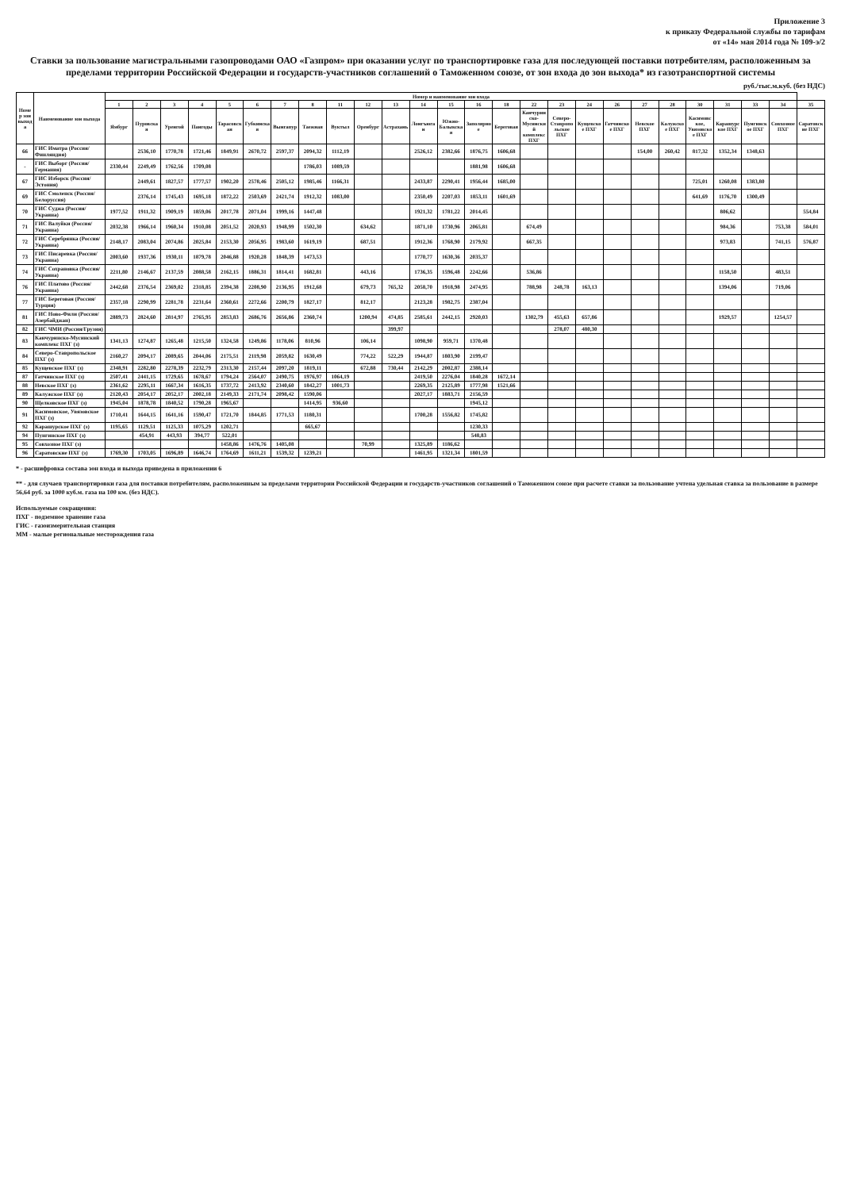Приложение 3
к приказу Федеральной службы по тарифам
от «14» мая 2014 года № 109-э/2
Ставки за пользование магистральными газопроводами ОАО «Газпром» при оказании услуг по транспортировке газа для последующей поставки потребителям, расположенным за пределами территории Российской Федерации и государств-участников соглашений о Таможенном союзе, от зон входа до зон выхода* из газотранспортной системы
руб./тыс.м.куб. (без НДС)
| Номер зон выхода | Наименование зон выхода | Номер и наименование зон входа | | | | | | | | | | | | | | | | | | | | | | | | | |
| --- | --- | --- | --- | --- | --- | --- | --- | --- | --- | --- | --- | --- | --- | --- | --- | --- | --- | --- | --- | --- | --- | --- | --- | --- | --- | --- | --- |
| | | 1 | 2 | 3 | 4 | 5 | 6 | 7 | 8 | 11 | 12 | 13 | 14 | 15 | 16 | 18 | 22 | 23 | 24 | 26 | 27 | 28 | 30 | 31 | 33 | 34 | 35 |
| | | Ямбург | Пуровская | Уренгой | Пангоды | Тарасовская | Губкинская | Вынгапур | Таежная | Вуктыл | Оренбург | Астрахань | Лонгъюган | Южно-Балыкская | Заполярное | Береговая | Канчуринско-Мусинский комплекс ПХГ | Северо-Ставропольское ПХГ | Кущевское ПХГ | Гатчинское ПХГ | Невское ПХГ | Калужское ПХГ | Касимовское, Увязовское ПХГ | Карашурское ПХГ | Пунгинское ПХГ | Совхозное ПХГ | Саратовские ПХГ |
| 66 | ГИС Иматра (Россия/Финляндия) | | 2536,10 | 1770,78 | 1721,46 | 1849,91 | 2670,72 | 2597,37 | 2094,32 | 1112,19 | | | 2526,12 | 2382,66 | 1876,75 | 1606,68 | | | | | 154,00 | 260,42 | 817,32 | 1352,34 | 1348,63 | | |
| - | ГИС Выборг (Россия/Германия) | 2330,44 | 2249,49 | 1762,56 | 1709,08 | | | | 1786,03 | 1089,59 | | | | | 1881,98 | 1606,68 | | | | | | | | | | | |
| 67 | ГИС Изборск (Россия/Эстония) | | 2449,61 | 1827,57 | 1777,57 | 1902,20 | 2578,46 | 2505,12 | 1985,46 | 1166,31 | | | 2433,87 | 2290,41 | 1956,44 | 1685,00 | | | | | | | 725,01 | 1260,08 | 1383,80 | | |
| 69 | ГИС Смоленск (Россия/Белоруссия) | | 2376,14 | 1745,43 | 1695,18 | 1872,22 | 2503,69 | 2421,74 | 1912,32 | 1083,00 | | | 2350,49 | 2207,03 | 1853,11 | 1601,69 | | | | | | | 641,69 | 1176,70 | 1300,49 | | |
| 70 | ГИС Суджа (Россия/Украина) | 1977,52 | 1911,32 | 1909,19 | 1859,06 | 2017,78 | 2071,04 | 1999,16 | 1447,48 | | | | 1921,32 | 1781,22 | 2014,45 | | | | | | | | | 806,62 | | | 554,84 |
| 71 | ГИС Валуйки (Россия/Украина) | 2032,38 | 1966,14 | 1960,34 | 1910,08 | 2051,52 | 2020,93 | 1948,99 | 1502,30 | | 634,62 | | 1871,10 | 1730,96 | 2065,81 | | 674,49 | | | | | | | 984,36 | | 753,38 | 584,01 |
| 72 | ГИС Серебрянка (Россия/Украина) | 2148,17 | 2083,04 | 2074,86 | 2025,84 | 2153,30 | 2056,95 | 1983,60 | 1619,19 | | 687,51 | | 1912,36 | 1768,90 | 2179,92 | | 667,35 | | | | | | | 973,83 | | 741,15 | 576,87 |
| 73 | ГИС Писаревка (Россия/Украина) | 2003,60 | 1937,36 | 1930,11 | 1879,78 | 2046,88 | 1920,28 | 1848,39 | 1473,53 | | | | 1770,77 | 1630,36 | 2035,37 | | | | | | | | | | | | |
| 74 | ГИС Сохрановка (Россия/Украина) | 2211,80 | 2146,67 | 2137,59 | 2088,58 | 2162,15 | 1886,31 | 1814,41 | 1682,81 | | 443,16 | | 1736,35 | 1596,48 | 2242,66 | | 536,86 | | | | | | | 1158,50 | | 483,51 | |
| 76 | ГИС Платово (Россия/Украина) | 2442,68 | 2376,54 | 2369,02 | 2318,85 | 2394,38 | 2208,90 | 2136,95 | 1912,68 | | 679,73 | 765,32 | 2058,70 | 1918,98 | 2474,95 | | 788,98 | 248,78 | 163,13 | | | | | 1394,06 | | 719,06 | |
| 77 | ГИС Береговая (Россия/Турция) | 2357,18 | 2290,99 | 2281,78 | 2231,64 | 2360,61 | 2272,66 | 2200,79 | 1827,17 | | 812,17 | | 2123,28 | 1982,75 | 2387,04 | | | | | | | | | | | | |
| 81 | ГИС Ново-Фили (Россия/Азербайджан) | 2889,73 | 2824,60 | 2814,97 | 2765,95 | 2853,83 | 2686,76 | 2656,86 | 2360,74 | | 1200,94 | 474,85 | 2585,61 | 2442,15 | 2920,03 | | 1302,79 | 455,63 | 657,86 | | | | | 1929,57 | | 1254,57 | |
| 82 | ГИС ЧМИ (Россия/Грузия) | | | | | | | | | | | 399,97 | | | | | | 278,07 | 480,30 | | | | | | | | |
| 83 | Канчуринско-Мусинский комплекс ПХГ (з) | 1341,13 | 1274,87 | 1265,48 | 1215,50 | 1324,58 | 1249,86 | 1178,06 | 810,96 | | 106,14 | | 1098,90 | 959,71 | 1370,48 | | | | | | | | | | | | |
| 84 | Северо-Ставропольское ПХГ (з) | 2160,27 | 2094,17 | 2089,65 | 2044,06 | 2175,51 | 2119,98 | 2059,82 | 1630,49 | | 774,22 | 522,29 | 1944,87 | 1803,90 | 2199,47 | | | | | | | | | | | | |
| 85 | Кущевское ПХГ (з) | 2348,91 | 2282,80 | 2278,39 | 2232,79 | 2313,30 | 2157,44 | 2097,20 | 1819,11 | | 672,88 | 730,44 | 2142,29 | 2002,87 | 2388,14 | | | | | | | | | | | | |
| 87 | Гатчинское ПХГ (з) | 2507,41 | 2441,15 | 1729,65 | 1678,67 | 1794,24 | 2564,07 | 2490,75 | 1976,97 | 1064,19 | | | 2419,50 | 2276,04 | 1840,28 | 1672,14 | | | | | | | | | | | |
| 88 | Невское ПХГ (з) | 2361,62 | 2295,11 | 1667,34 | 1616,35 | 1737,72 | 2413,92 | 2340,60 | 1842,27 | 1001,73 | | | 2269,35 | 2125,89 | 1777,98 | 1521,66 | | | | | | | | | | | |
| 89 | Калужское ПХГ (з) | 2120,43 | 2054,17 | 2052,17 | 2002,18 | 2149,33 | 2171,74 | 2098,42 | 1590,06 | | | | 2027,17 | 1883,71 | 2156,59 | | | | | | | | | | | | |
| 90 | Щелковское ПХГ (з) | 1945,04 | 1878,78 | 1840,52 | 1790,28 | 1965,67 | | | 1414,95 | 936,60 | | | | | 1945,12 | | | | | | | | | | | | |
| 91 | Касимовское, Увязовское ПХГ (з) | 1710,41 | 1644,15 | 1641,16 | 1590,47 | 1721,70 | 1844,85 | 1771,53 | 1180,31 | | | | 1700,28 | 1556,82 | 1745,82 | | | | | | | | | | | | |
| 92 | Карашурское ПХГ (з) | 1195,65 | 1129,51 | 1125,33 | 1075,29 | 1202,71 | | | 665,67 | | | | | | 1230,33 | | | | | | | | | | | | |
| 94 | Пунгинское ПХГ (з) | | 454,91 | 443,93 | 394,77 | 522,01 | | | | | | | | | 548,83 | | | | | | | | | | | | |
| 95 | Совхозное ПХГ (з) | | | | | 1458,86 | 1476,76 | 1405,08 | | | 70,99 | | 1325,89 | 1186,62 | | | | | | | | | | | | | |
| 96 | Саратовские ПХГ (з) | 1769,30 | 1703,05 | 1696,89 | 1646,74 | 1764,69 | 1611,21 | 1539,32 | 1239,21 | | | | 1461,95 | 1321,34 | 1801,59 | | | | | | | | | | | | |
* - расшифровка состава зон входа и выхода приведена в приложении 6
** - для случаев транспортировки газа для поставки потребителям, расположенным за пределами территории Российской Федерации и государств-участников соглашений о Таможенном союзе при расчете ставки за пользование учтена удельная ставка за пользование в размере 56,64 руб. за 1000 куб.м. газа на 100 км. (без НДС).
Используемые сокращения:
ПХГ - подземное хранение газа
ГИС - газоизмерительная станция
ММ - малые региональные месторождения газа